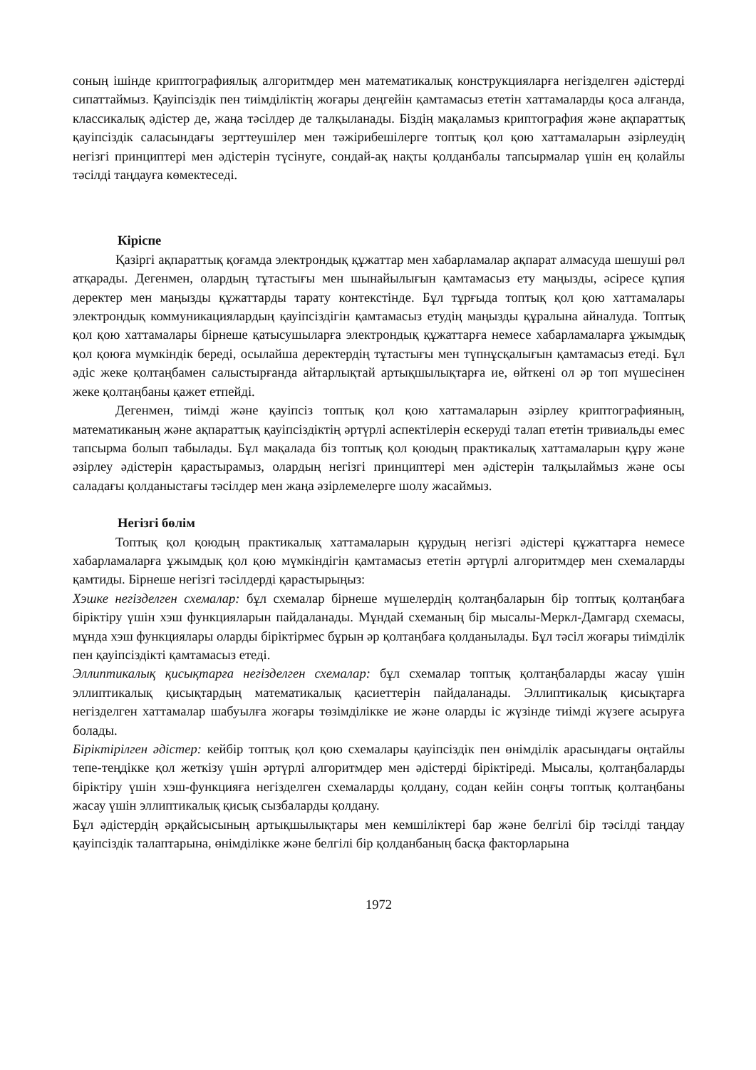соның ішінде криптографиялық алгоритмдер мен математикалық конструкцияларға негізделген әдістерді сипаттаймыз. Қауіпсіздік пен тиімділіктің жоғары деңгейін қамтамасыз ететін хаттамаларды қоса алғанда, классикалық әдістер де, жаңа тәсілдер де талқыланады. Біздің мақаламыз криптография және ақпараттық қауіпсіздік саласындағы зерттеушілер мен тәжірибешілерге топтық қол қою хаттамаларын әзірлеудің негізгі принциптері мен әдістерін түсінуге, сондай-ақ нақты қолданбалы тапсырмалар үшін ең қолайлы тәсілді таңдауға көмектеседі.
Кіріспе
Қазіргі ақпараттық қоғамда электрондық құжаттар мен хабарламалар ақпарат алмасуда шешуші рөл атқарады. Дегенмен, олардың тұтастығы мен шынайылығын қамтамасыз ету маңызды, әсіресе құпия деректер мен маңызды құжаттарды тарату контекстінде. Бұл тұрғыда топтық қол қою хаттамалары электрондық коммуникациялардың қауіпсіздігін қамтамасыз етудің маңызды құралына айналуда. Топтық қол қою хаттамалары бірнеше қатысушыларға электрондық құжаттарға немесе хабарламаларға ұжымдық қол қоюға мүмкіндік береді, осылайша деректердің тұтастығы мен түпнұсқалығын қамтамасыз етеді. Бұл әдіс жеке қолтаңбамен салыстырғанда айтарлықтай артықшылықтарға ие, өйткені ол әр топ мүшесінен жеке қолтаңбаны қажет етпейді.
Дегенмен, тиімді және қауіпсіз топтық қол қою хаттамаларын әзірлеу криптографияның, математиканың және ақпараттық қауіпсіздіктің әртүрлі аспектілерін ескеруді талап ететін тривиальды емес тапсырма болып табылады. Бұл мақалада біз топтық қол қоюдың практикалық хаттамаларын құру және әзірлеу әдістерін қарастырамыз, олардың негізгі принциптері мен әдістерін талқылаймыз және осы саладағы қолданыстағы тәсілдер мен жаңа әзірлемелерге шолу жасаймыз.
Негізгі бөлім
Топтық қол қоюдың практикалық хаттамаларын құрудың негізгі әдістері құжаттарға немесе хабарламаларға ұжымдық қол қою мүмкіндігін қамтамасыз ететін әртүрлі алгоритмдер мен схемаларды қамтиды. Бірнеше негізгі тәсілдерді қарастырыңыз:
Хэшке негізделген схемалар: бұл схемалар бірнеше мүшелердің қолтаңбаларын бір топтық қолтаңбаға біріктіру үшін хэш функцияларын пайдаланады. Мұндай схеманың бір мысалы-Меркл-Дамгард схемасы, мұнда хэш функциялары оларды біріктірмес бұрын әр қолтаңбаға қолданылады. Бұл тәсіл жоғары тиімділік пен қауіпсіздікті қамтамасыз етеді.
Эллиптикалық қисықтарға негізделген схемалар: бұл схемалар топтық қолтаңбаларды жасау үшін эллиптикалық қисықтардың математикалық қасиеттерін пайдаланады. Эллиптикалық қисықтарға негізделген хаттамалар шабуылға жоғары төзімділікке ие және оларды іс жүзінде тиімді жүзеге асыруға болады.
Біріктірілген әдістер: кейбір топтық қол қою схемалары қауіпсіздік пен өнімділік арасындағы оңтайлы тепе-теңдікке қол жеткізу үшін әртүрлі алгоритмдер мен әдістерді біріктіреді. Мысалы, қолтаңбаларды біріктіру үшін хэш-функцияға негізделген схемаларды қолдану, содан кейін соңғы топтық қолтаңбаны жасау үшін эллиптикалық қисық сызбаларды қолдану.
Бұл әдістердің әрқайсысының артықшылықтары мен кемшіліктері бар және белгілі бір тәсілді таңдау қауіпсіздік талаптарына, өнімділікке және белгілі бір қолданбаның басқа факторларына
1972